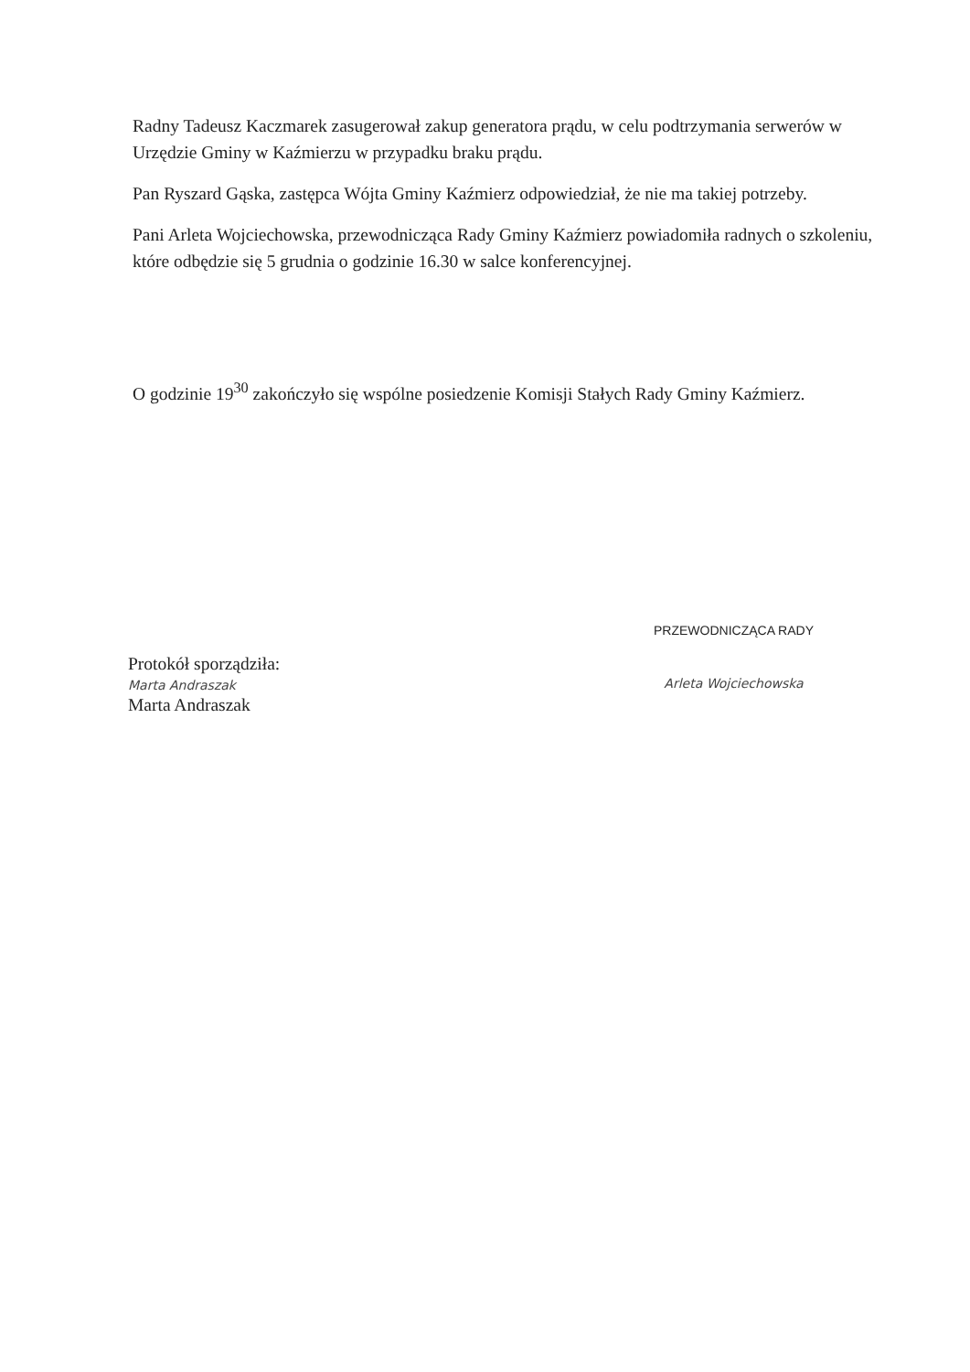Radny Tadeusz Kaczmarek zasugerował zakup generatora prądu, w celu podtrzymania serwerów w Urzędzie Gminy w Kaźmierzu w przypadku braku prądu.
Pan Ryszard Gąska, zastępca Wójta Gminy Kaźmierz odpowiedział, że nie ma takiej potrzeby.
Pani Arleta Wojciechowska, przewodnicząca Rady Gminy Kaźmierz powiadomiła radnych o szkoleniu, które odbędzie się 5 grudnia o godzinie 16.30 w salce konferencyjnej.
O godzinie 19<sup>30</sup> zakończyło się wspólne posiedzenie Komisji Stałych Rady Gminy Kaźmierz.
Protokół sporządziła:
Marta Andraszak
Marta Andraszak
PRZEWODNICZĄCA RADY
Arleta Wojciechowska